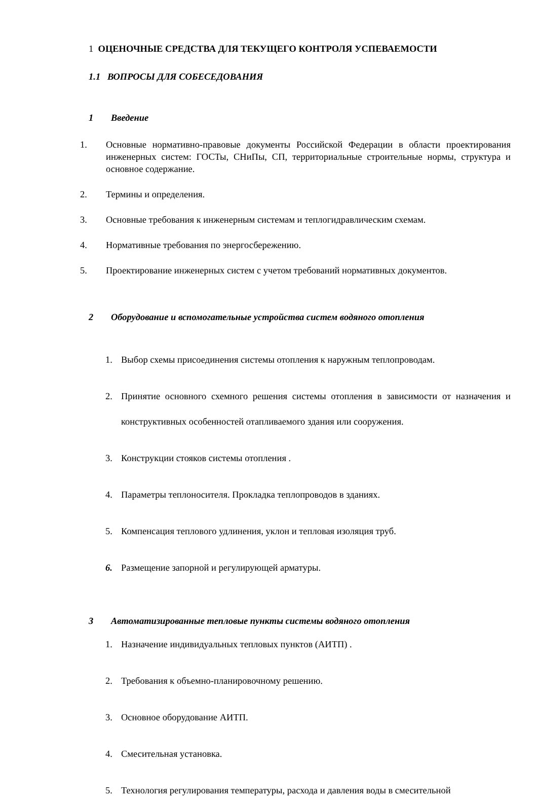1 ОЦЕНОЧНЫЕ СРЕДСТВА ДЛЯ ТЕКУЩЕГО КОНТРОЛЯ УСПЕВАЕМОСТИ
1.1 ВОПРОСЫ ДЛЯ СОБЕСЕДОВАНИЯ
1 Введение
1. Основные нормативно-правовые документы Российской Федерации в области проектирования инженерных систем: ГОСТы, СНиПы, СП, территориальные строительные нормы, структура и основное содержание.
2. Термины и определения.
3. Основные требования к инженерным системам и теплогидравлическим схемам.
4. Нормативные требования по энергосбережению.
5. Проектирование инженерных систем с учетом требований нормативных документов.
2 Оборудование и вспомогательные устройства систем водяного отопления
1. Выбор схемы присоединения системы отопления к наружным теплопроводам.
2. Принятие основного схемного решения системы отопления в зависимости от назначения и конструктивных особенностей отапливаемого здания или сооружения.
3. Конструкции стояков системы отопления .
4. Параметры теплоносителя. Прокладка теплопроводов в зданиях.
5. Компенсация теплового удлинения, уклон и тепловая изоляция труб.
6. Размещение запорной и регулирующей арматуры.
3 Автоматизированные тепловые пункты системы водяного отопления
1. Назначение индивидуальных тепловых пунктов (АИТП) .
2. Требования к объемно-планировочному решению.
3. Основное оборудование АИТП.
4. Смесительная установка.
5. Технология регулирования температуры, расхода и давления воды в смесительной